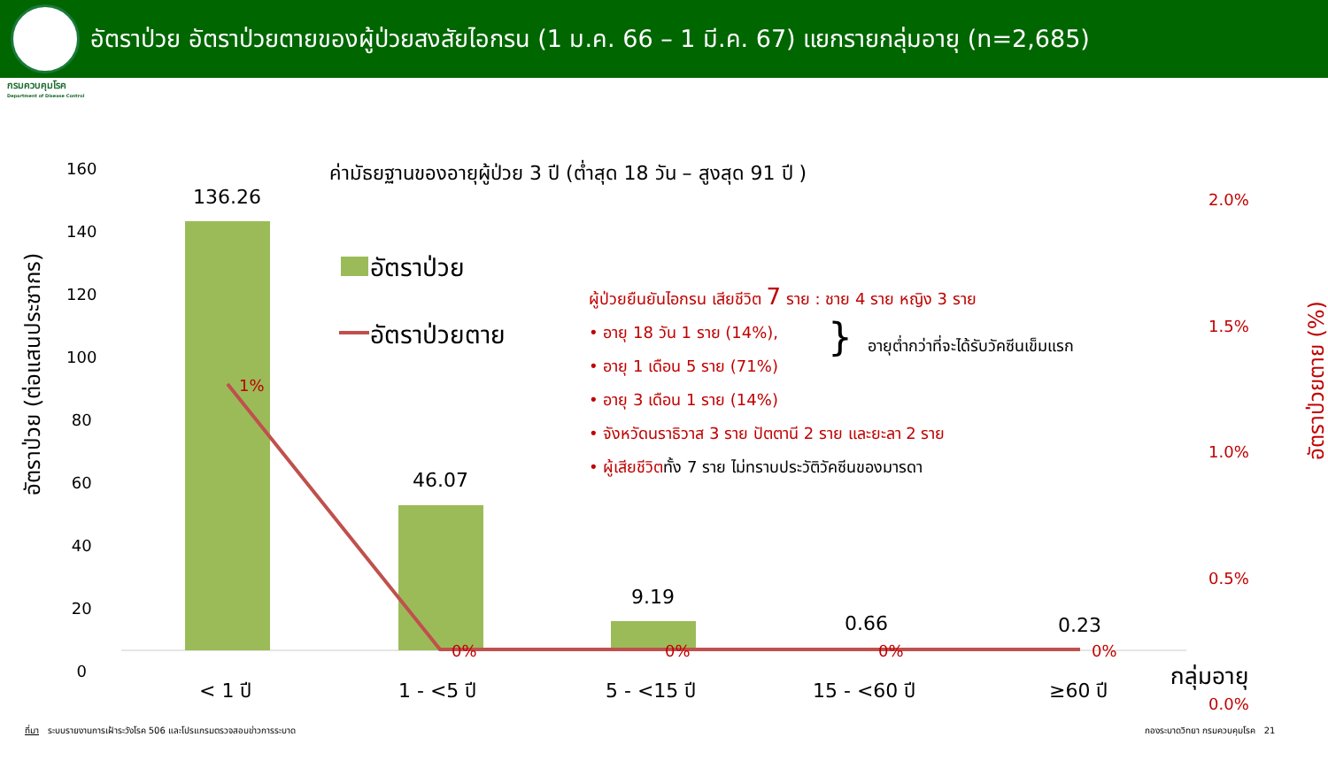อัตราป่วย อัตราป่วยตายของผู้ป่วยสงสัยไอกรน (1 ม.ค. 66 – 1 มี.ค. 67) แยกรายกลุ่มอายุ (n=2,685)
กรมควบคุมโรค
Department of Disease Control
160
140
120
100
80
60
40
20
0
2.0%
1.5%
1.0%
0.5%
0.0%
อัตราป่วย (ต่อแสนประชากร)
อัตราป่วยตาย (%)
ค่ามัธยฐานของอายุผู้ป่วย 3 ปี (ต่ำสุด 18 วัน – สูงสุด 91 ปี )
136.26
46.07
9.19
0.66 0.23
1%
0% 0% 0% 0%
อัตราป่วย
อัตราป่วยตาย
ผู้ป่วยยืนยันไอกรน เสียชีวิต 7 ราย : ชาย 4 ราย หญิง 3 ราย
• อายุ 18 วัน 1 ราย (14%),
• อายุ 1 เดือน 5 ราย (71%)
• อายุ 3 เดือน 1 ราย (14%)
• จังหวัดนราธิวาส 3 ราย ปัตตานี 2 ราย และยะลา 2 ราย
• ผู้เสียชีวิตทั้ง 7 ราย ไม่ทราบประวัติวัคซีนของมารดา
} อายุต่ำกว่าที่จะได้รับวัคซีนเข็มแรก
< 1 ปี 1 - <5 ปี 5 - <15 ปี 15 - <60 ปี ≥60 ปี
กลุ่มอายุ
ที่มา ระบบรายงานการเฝ้าระวังโรค 506 และโปรแกรมตรวจสอบข่าวการระบาด กองระบาดวิทยา กรมควบคุมโรค 21